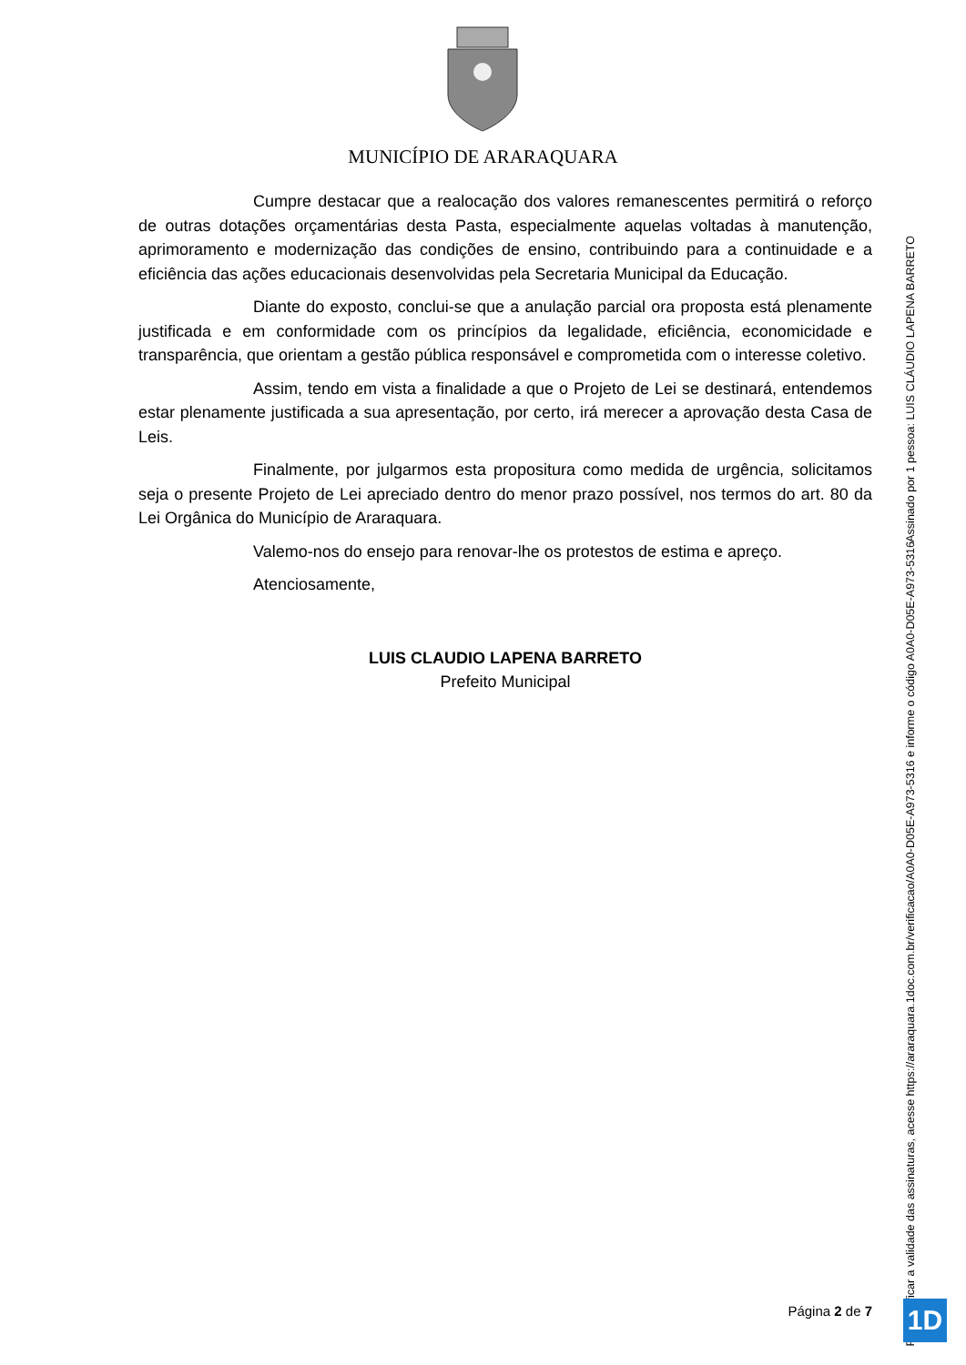MUNICÍPIO DE ARARAQUARA
Cumpre destacar que a realocação dos valores remanescentes permitirá o reforço de outras dotações orçamentárias desta Pasta, especialmente aquelas voltadas à manutenção, aprimoramento e modernização das condições de ensino, contribuindo para a continuidade e a eficiência das ações educacionais desenvolvidas pela Secretaria Municipal da Educação.
Diante do exposto, conclui-se que a anulação parcial ora proposta está plenamente justificada e em conformidade com os princípios da legalidade, eficiência, economicidade e transparência, que orientam a gestão pública responsável e comprometida com o interesse coletivo.
Assim, tendo em vista a finalidade a que o Projeto de Lei se destinará, entendemos estar plenamente justificada a sua apresentação, por certo, irá merecer a aprovação desta Casa de Leis.
Finalmente, por julgarmos esta propositura como medida de urgência, solicitamos seja o presente Projeto de Lei apreciado dentro do menor prazo possível, nos termos do art. 80 da Lei Orgânica do Município de Araraquara.
Valemo-nos do ensejo para renovar-lhe os protestos de estima e apreço.
Atenciosamente,
LUIS CLAUDIO LAPENA BARRETO
Prefeito Municipal
Assinado por 1 pessoa: LUIS CLÁUDIO LAPENA BARRETO
Para verificar a validade das assinaturas, acesse https://araraquara.1doc.com.br/verificacao/A0A0-D05E-A973-5316 e informe o código A0A0-D05E-A973-5316
Página 2 de 7 1D